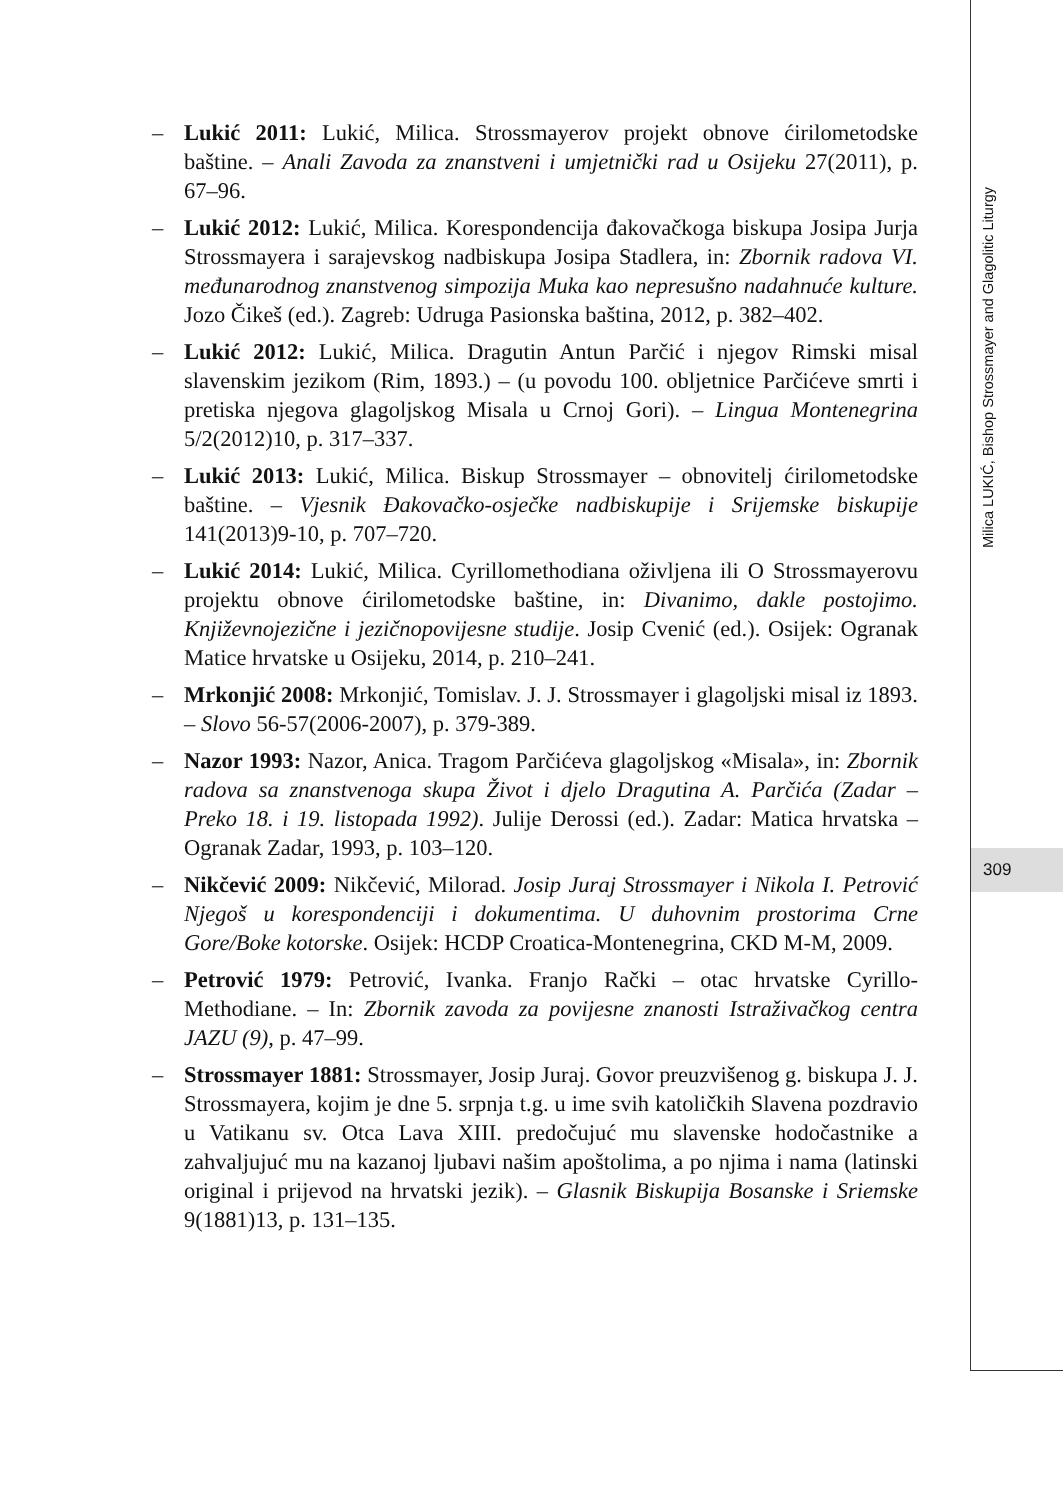– Lukić 2011: Lukić, Milica. Strossmayerov projekt obnove ćirilometodske baštine. – Anali Zavoda za znanstveni i umjetnički rad u Osijeku 27(2011), p. 67–96.
– Lukić 2012: Lukić, Milica. Korespondencija đakovačkoga biskupa Josipa Jurja Strossmayera i sarajevskog nadbiskupa Josipa Stadlera, in: Zbornik radova VI. međunarodnog znanstvenog simpozija Muka kao nepresušno nadahnuće kulture. Jozo Čikeš (ed.). Zagreb: Udruga Pasionska baština, 2012, p. 382–402.
– Lukić 2012: Lukić, Milica. Dragutin Antun Parčić i njegov Rimski misal slavenskim jezikom (Rim, 1893.) – (u povodu 100. obljetnice Parčićeve smrti i pretiska njegova glagoljskog Misala u Crnoj Gori). – Lingua Montenegrina 5/2(2012)10, p. 317–337.
– Lukić 2013: Lukić, Milica. Biskup Strossmayer – obnovitelj ćirilometodske baštine. – Vjesnik Đakovačko-osječke nadbiskupije i Srijemske biskupije 141(2013)9-10, p. 707–720.
– Lukić 2014: Lukić, Milica. Cyrillomethodiana oživljena ili O Strossmayerovu projektu obnove ćirilometodske baštine, in: Divanimo, dakle postojimo. Književnojezične i jezičnopovijesne studije. Josip Cvenić (ed.). Osijek: Ogranak Matice hrvatske u Osijeku, 2014, p. 210–241.
– Mrkonjić 2008: Mrkonjić, Tomislav. J. J. Strossmayer i glagoljski misal iz 1893. – Slovo 56-57(2006-2007), p. 379-389.
– Nazor 1993: Nazor, Anica. Tragom Parčićeva glagoljskog «Misala», in: Zbornik radova sa znanstvenoga skupa Život i djelo Dragutina A. Parčića (Zadar – Preko 18. i 19. listopada 1992). Julije Derossi (ed.). Zadar: Matica hrvatska – Ogranak Zadar, 1993, p. 103–120.
– Nikčević 2009: Nikčević, Milorad. Josip Juraj Strossmayer i Nikola I. Petrović Njegoš u korespondenciji i dokumentima. U duhovnim prostorima Crne Gore/Boke kotorske. Osijek: HCDP Croatica-Montenegrina, CKD M-M, 2009.
– Petrović 1979: Petrović, Ivanka. Franjo Rački – otac hrvatske Cyrillo-Methodiane. – In: Zbornik zavoda za povijesne znanosti Istraživačkog centra JAZU (9), p. 47–99.
– Strossmayer 1881: Strossmayer, Josip Juraj. Govor preuzvišenog g. biskupa J. J. Strossmayera, kojim je dne 5. srpnja t.g. u ime svih katoličkih Slavena pozdravio u Vatikanu sv. Otca Lava XIII. predočujuć mu slavenske hodočastnike a zahvaljujuć mu na kazanoj ljubavi našim apoštolima, a po njima i nama (latinski original i prijevod na hrvatski jezik). – Glasnik Biskupija Bosanske i Sriemske 9(1881)13, p. 131–135.
Milica LUKIĆ, Bishop Strossmayer and Glagolitic Liturgy
309